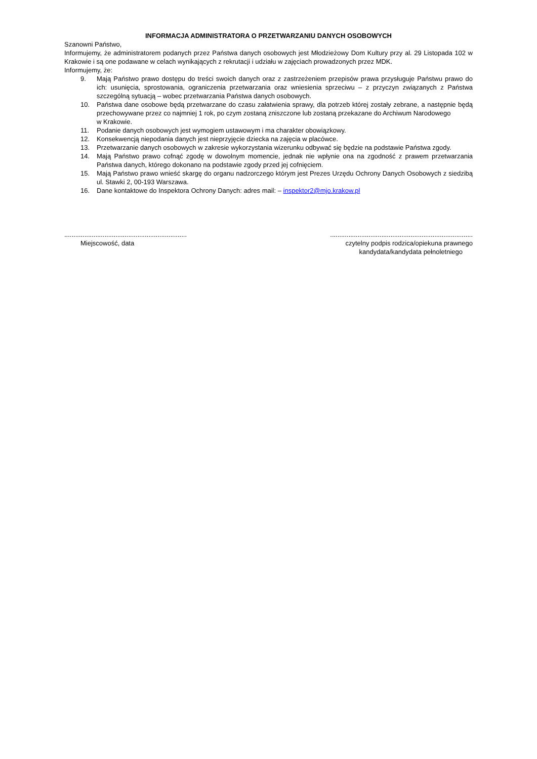INFORMACJA ADMINISTRATORA O PRZETWARZANIU DANYCH OSOBOWYCH
Szanowni Państwo,
Informujemy, że administratorem podanych przez Państwa danych osobowych jest Młodzieżowy Dom Kultury przy al. 29 Listopada 102 w Krakowie i są one podawane w celach wynikających z rekrutacji i udziału w zajęciach prowadzonych przez MDK.
Informujemy, że:
9. Mają Państwo prawo dostępu do treści swoich danych oraz z zastrzeżeniem przepisów prawa przysługuje Państwu prawo do ich: usunięcia, sprostowania, ograniczenia przetwarzania oraz wniesienia sprzeciwu – z przyczyn związanych z Państwa szczególną sytuacją – wobec przetwarzania Państwa danych osobowych.
10. Państwa dane osobowe będą przetwarzane do czasu załatwienia sprawy, dla potrzeb której zostały zebrane, a następnie będą przechowywane przez co najmniej 1 rok, po czym zostaną zniszczone lub zostaną przekazane do Archiwum Narodowego
w Krakowie.
11. Podanie danych osobowych jest wymogiem ustawowym i ma charakter obowiązkowy.
12. Konsekwencją niepodania danych jest nieprzyjęcie dziecka na zajęcia w placówce.
13. Przetwarzanie danych osobowych w zakresie wykorzystania wizerunku odbywać się będzie na podstawie Państwa zgody.
14. Mają Państwo prawo cofnąć zgodę w dowolnym momencie, jednak nie wpłynie ona na zgodność z prawem przetwarzania Państwa danych, którego dokonano na podstawie zgody przed jej cofnięciem.
15. Mają Państwo prawo wnieść skargę do organu nadzorczego którym jest Prezes Urzędu Ochrony Danych Osobowych z siedzibą ul. Stawki 2, 00-193 Warszawa.
16. Dane kontaktowe do Inspektora Ochrony Danych: adres mail: – inspektor2@mjo.krakow.pl
...................................................................
Miejscowość, data
..............................................................................
czytelny podpis rodzica/opiekuna prawnego
kandydata/kandydata pełnoletniego